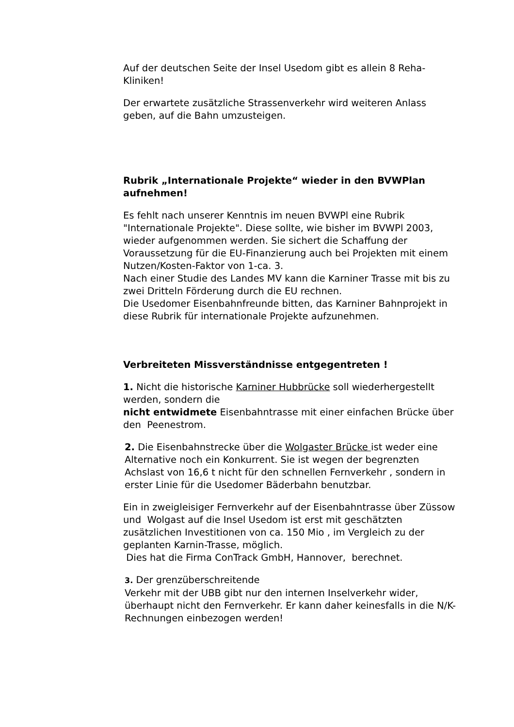Auf der deutschen Seite der Insel Usedom gibt es allein 8 Reha-Kliniken!
Der erwartete zusätzliche Strassenverkehr wird weiteren Anlass geben, auf die Bahn umzusteigen.
Rubrik „Internationale Projekte“ wieder in den BVWPlan aufnehmen!
Es fehlt nach unserer Kenntnis im neuen BVWPl eine Rubrik "Internationale Projekte". Diese sollte, wie bisher im BVWPl 2003, wieder aufgenommen werden. Sie sichert die Schaffung der Voraussetzung für die EU-Finanzierung auch bei Projekten mit einem Nutzen/Kosten-Faktor von 1-ca. 3.
Nach einer Studie des Landes MV kann die Karniner Trasse mit bis zu zwei Dritteln Förderung durch die EU rechnen.
Die Usedomer Eisenbahnfreunde bitten, das Karniner Bahnprojekt in diese Rubrik für internationale Projekte aufzunehmen.
Verbreiteten Missverständnisse entgegentreten !
1. Nicht die historische Karniner Hubbrücke soll wiederhergestellt werden, sondern die
nicht entwidmete Eisenbahntrasse mit einer einfachen Brücke über den Peenestrom.
2. Die Eisenbahnstrecke über die Wolgaster Brücke ist weder eine Alternative noch ein Konkurrent. Sie ist wegen der begrenzten Achslast von 16,6 t nicht für den schnellen Fernverkehr , sondern in erster Linie für die Usedomer Bäderbahn benutzbar.
Ein in zweigleisiger Fernverkehr auf der Eisenbahntrasse über Züssow und Wolgast auf die Insel Usedom ist erst mit geschätzten zusätzlichen Investitionen von ca. 150 Mio , im Vergleich zu der geplanten Karnin-Trasse, möglich.
Dies hat die Firma ConTrack GmbH, Hannover, berechnet.
3. Der grenzüberschreitende
Verkehr mit der UBB gibt nur den internen Inselverkehr wider, überhaupt nicht den Fernverkehr. Er kann daher keinesfalls in die N/K-Rechnungen einbezogen werden!